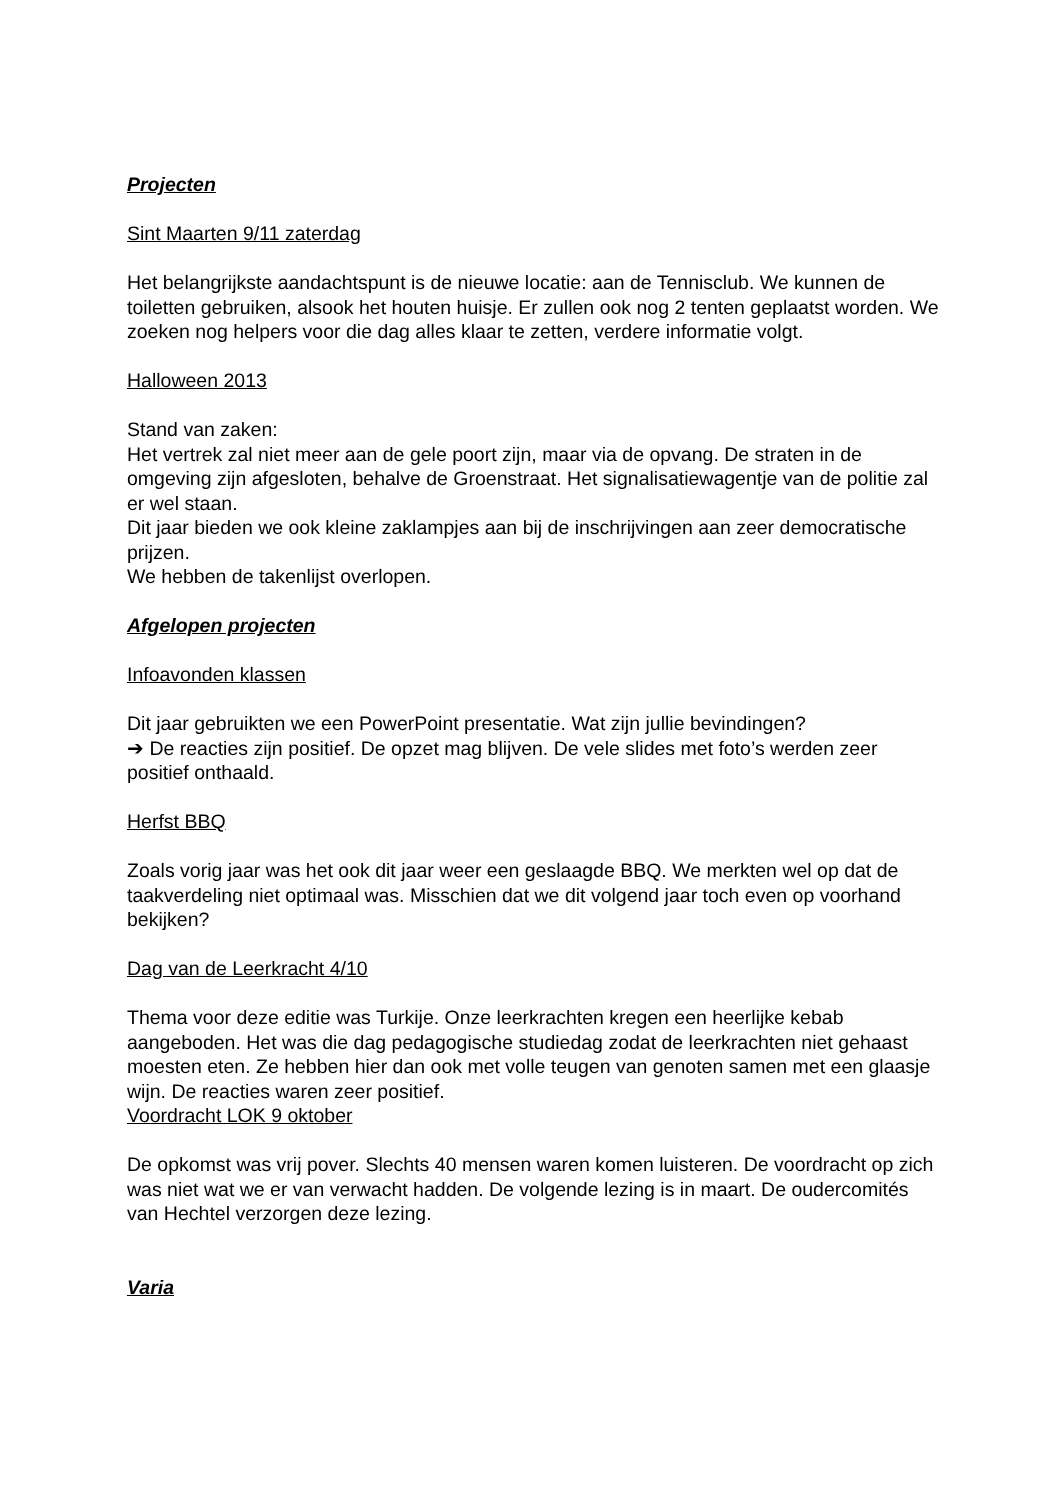Projecten
Sint Maarten 9/11 zaterdag
Het belangrijkste aandachtspunt is de nieuwe locatie: aan de Tennisclub. We kunnen de toiletten gebruiken, alsook het houten huisje. Er zullen ook nog 2 tenten geplaatst worden. We zoeken nog helpers voor die dag alles klaar te zetten, verdere informatie volgt.
Halloween 2013
Stand van zaken:
Het vertrek zal niet meer aan de gele poort zijn, maar via de opvang. De straten in de omgeving zijn afgesloten, behalve de Groenstraat. Het signalisatiewagentje van de politie zal er wel staan.
Dit jaar bieden we ook kleine zaklampjes aan bij de inschrijvingen aan zeer democratische prijzen.
We hebben de takenlijst overlopen.
Afgelopen projecten
Infoavonden klassen
Dit jaar gebruikten we een PowerPoint presentatie. Wat zijn jullie bevindingen?
➔ De reacties zijn positief. De opzet mag blijven. De vele slides met foto’s werden zeer positief onthaald.
Herfst BBQ
Zoals vorig jaar was het ook dit jaar weer een geslaagde BBQ. We merkten wel op dat de taakverdeling niet optimaal was. Misschien dat we dit volgend jaar toch even op voorhand bekijken?
Dag van de Leerkracht 4/10
Thema voor deze editie was Turkije. Onze leerkrachten kregen een heerlijke kebab aangeboden. Het was die dag pedagogische studiedag zodat de leerkrachten niet gehaast moesten eten. Ze hebben hier dan ook met volle teugen van genoten samen met een glaasje wijn. De reacties waren zeer positief.
Voordracht LOK 9 oktober
De opkomst was vrij pover. Slechts 40 mensen waren komen luisteren. De voordracht op zich was niet wat we er van verwacht hadden. De volgende lezing is in maart. De oudercomités van Hechtel verzorgen deze lezing.
Varia